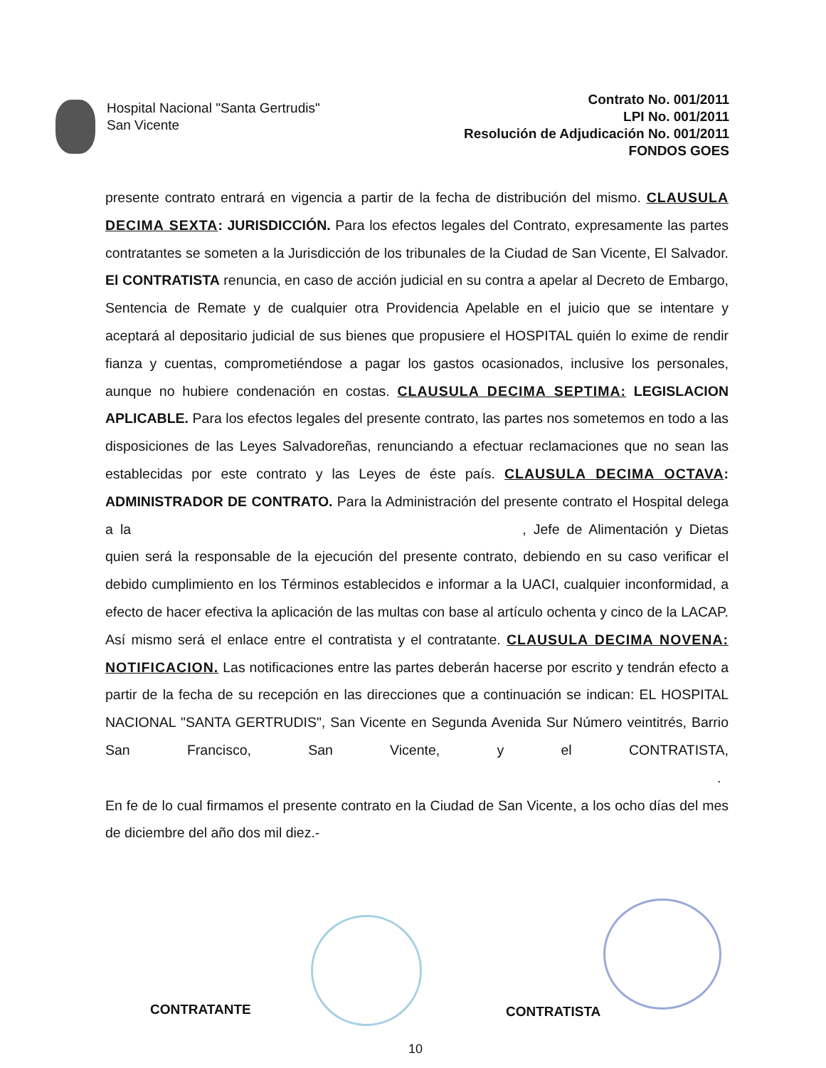Hospital Nacional "Santa Gertrudis"
San Vicente
Contrato No. 001/2011
LPI No. 001/2011
Resolución de Adjudicación No. 001/2011
FONDOS GOES
presente contrato entrará en vigencia a partir de la fecha de distribución del mismo. CLAUSULA DECIMA SEXTA: JURISDICCIÓN. Para los efectos legales del Contrato, expresamente las partes contratantes se someten a la Jurisdicción de los tribunales de la Ciudad de San Vicente, El Salvador. El CONTRATISTA renuncia, en caso de acción judicial en su contra a apelar al Decreto de Embargo, Sentencia de Remate y de cualquier otra Providencia Apelable en el juicio que se intentare y aceptará al depositario judicial de sus bienes que propusiere el HOSPITAL quién lo exime de rendir fianza y cuentas, comprometiéndose a pagar los gastos ocasionados, inclusive los personales, aunque no hubiere condenación en costas. CLAUSULA DECIMA SEPTIMA: LEGISLACION APLICABLE. Para los efectos legales del presente contrato, las partes nos sometemos en todo a las disposiciones de las Leyes Salvadoreñas, renunciando a efectuar reclamaciones que no sean las establecidas por este contrato y las Leyes de éste país. CLAUSULA DECIMA OCTAVA: ADMINISTRADOR DE CONTRATO. Para la Administración del presente contrato el Hospital delega a la , Jefe de Alimentación y Dietas quien será la responsable de la ejecución del presente contrato, debiendo en su caso verificar el debido cumplimiento en los Términos establecidos e informar a la UACI, cualquier inconformidad, a efecto de hacer efectiva la aplicación de las multas con base al artículo ochenta y cinco de la LACAP. Así mismo será el enlace entre el contratista y el contratante. CLAUSULA DECIMA NOVENA: NOTIFICACION. Las notificaciones entre las partes deberán hacerse por escrito y tendrán efecto a partir de la fecha de su recepción en las direcciones que a continuación se indican: EL HOSPITAL NACIONAL "SANTA GERTRUDIS", San Vicente en Segunda Avenida Sur Número veintitrés, Barrio San Francisco, San Vicente, y el CONTRATISTA, . En fe de lo cual firmamos el presente contrato en la Ciudad de San Vicente, a los ocho días del mes de diciembre del año dos mil diez.-
CONTRATANTE CONTRATISTA
10